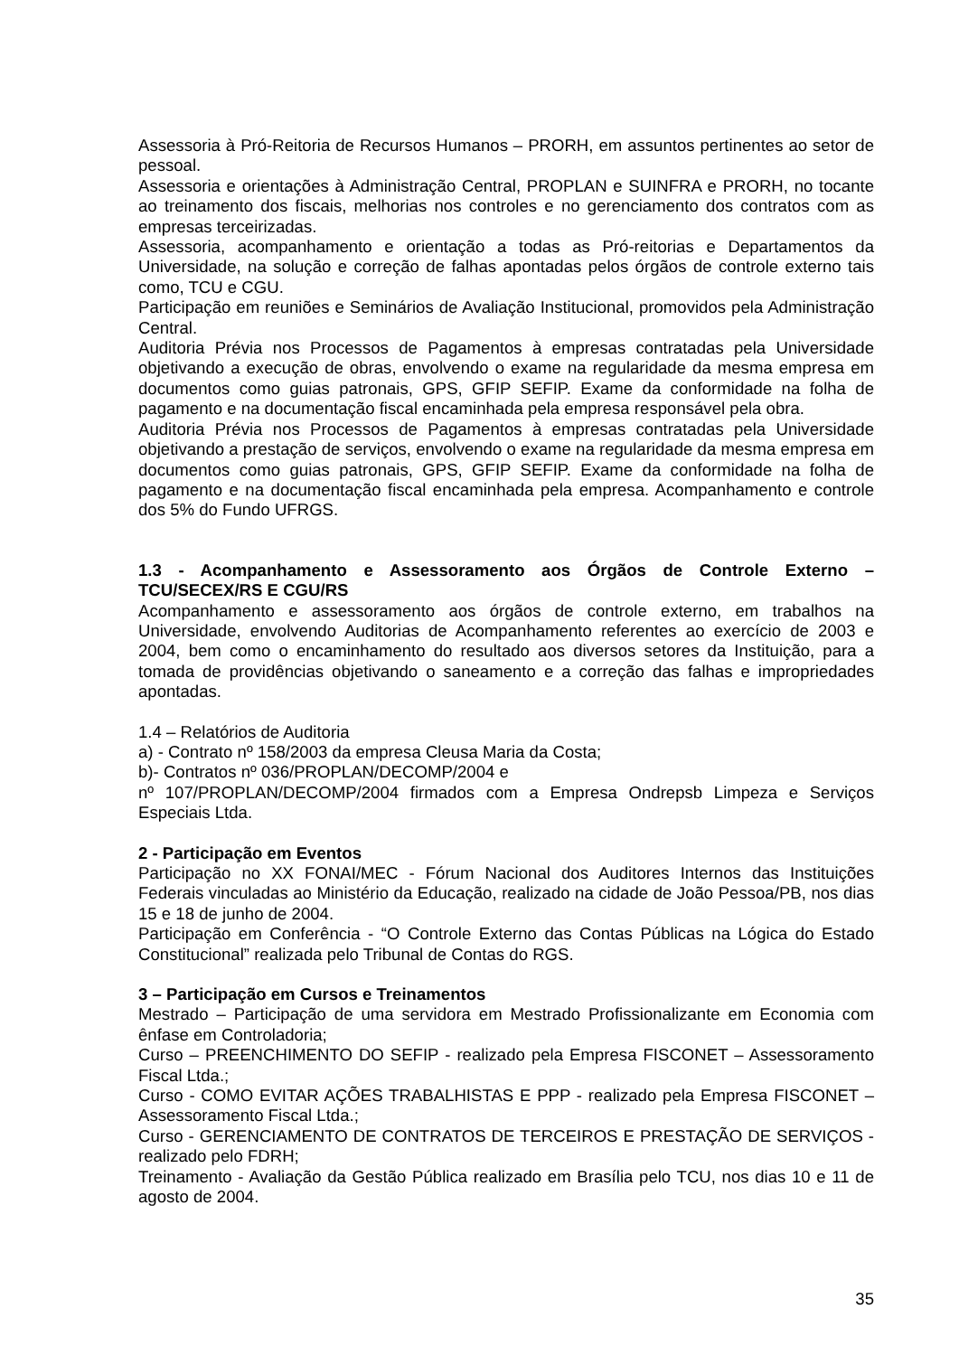Assessoria à Pró-Reitoria de Recursos Humanos – PRORH, em assuntos pertinentes ao setor de pessoal.
Assessoria e orientações à Administração Central, PROPLAN e SUINFRA e PRORH, no tocante ao treinamento dos fiscais, melhorias nos controles e no gerenciamento dos contratos com as empresas terceirizadas.
Assessoria, acompanhamento e orientação a todas as Pró-reitorias e Departamentos da Universidade, na solução e correção de falhas apontadas pelos órgãos de controle externo tais como, TCU e CGU.
Participação em reuniões e Seminários de Avaliação Institucional, promovidos pela Administração Central.
Auditoria Prévia nos Processos de Pagamentos à empresas contratadas pela Universidade objetivando a execução de obras, envolvendo o exame na regularidade da mesma empresa em documentos como guias patronais, GPS, GFIP SEFIP. Exame da conformidade na folha de pagamento e na documentação fiscal encaminhada pela empresa responsável pela obra.
Auditoria Prévia nos Processos de Pagamentos à empresas contratadas pela Universidade objetivando a prestação de serviços, envolvendo o exame na regularidade da mesma empresa em documentos como guias patronais, GPS, GFIP SEFIP. Exame da conformidade na folha de pagamento e na documentação fiscal encaminhada pela empresa. Acompanhamento e controle dos 5% do Fundo UFRGS.
1.3 - Acompanhamento e Assessoramento aos Órgãos de Controle Externo – TCU/SECEX/RS E CGU/RS
Acompanhamento e assessoramento aos órgãos de controle externo, em trabalhos na Universidade, envolvendo Auditorias de Acompanhamento referentes ao exercício de 2003 e 2004, bem como o encaminhamento do resultado aos diversos setores da Instituição, para a tomada de providências objetivando o saneamento e a correção das falhas e impropriedades apontadas.
1.4 – Relatórios de Auditoria
a) - Contrato nº 158/2003 da empresa Cleusa Maria da Costa;
b)- Contratos nº 036/PROPLAN/DECOMP/2004 e
nº 107/PROPLAN/DECOMP/2004 firmados com a Empresa Ondrepsb Limpeza e Serviços Especiais Ltda.
2 - Participação em Eventos
Participação no XX FONAI/MEC - Fórum Nacional dos Auditores Internos das Instituições Federais vinculadas ao Ministério da Educação, realizado na cidade de João Pessoa/PB, nos dias 15 e 18 de junho de 2004.
Participação em Conferência - “O Controle Externo das Contas Públicas na Lógica do Estado Constitucional” realizada pelo Tribunal de Contas do RGS.
3 – Participação em Cursos e Treinamentos
Mestrado – Participação de uma servidora em Mestrado Profissionalizante em Economia com ênfase em Controladoria;
Curso – PREENCHIMENTO DO SEFIP - realizado pela Empresa FISCONET – Assessoramento Fiscal Ltda.;
Curso - COMO EVITAR AÇÕES TRABALHISTAS E PPP - realizado pela Empresa FISCONET – Assessoramento Fiscal Ltda.;
Curso - GERENCIAMENTO DE CONTRATOS DE TERCEIROS E PRESTAÇÃO DE SERVIÇOS - realizado pelo FDRH;
Treinamento - Avaliação da Gestão Pública realizado em Brasília pelo TCU, nos dias 10 e 11 de agosto de 2004.
35